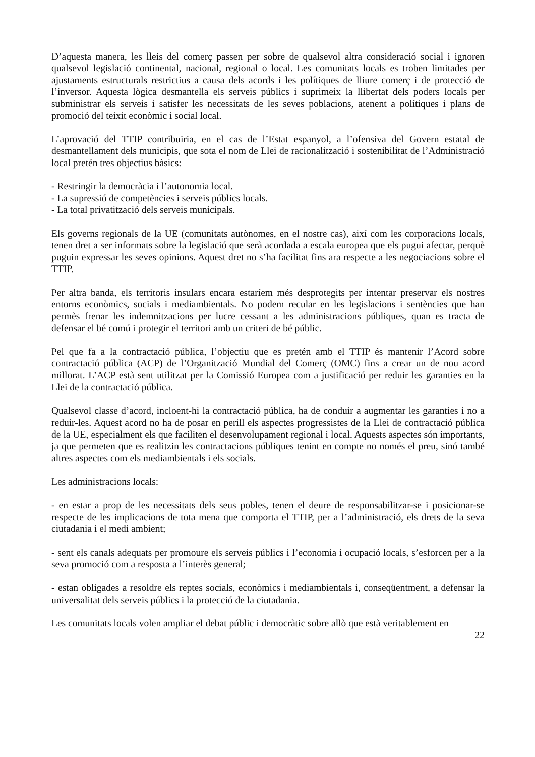D’aquesta manera, les lleis del comerç passen per sobre de qualsevol altra consideració social i ignoren qualsevol legislació continental, nacional, regional o local. Les comunitats locals es troben limitades per ajustaments estructurals restrictius a causa dels acords i les polítiques de lliure comerç i de protecció de l’inversor. Aquesta lògica desmantella els serveis públics i suprimeix la llibertat dels poders locals per subministrar els serveis i satisfer les necessitats de les seves poblacions, atenent a polítiques i plans de promoció del teixit econòmic i social local.
L’aprovació del TTIP contribuiria, en el cas de l’Estat espanyol, a l’ofensiva del Govern estatal de desmantellament dels municipis, que sota el nom de Llei de racionalització i sostenibilitat de l’Administració local pretén tres objectius bàsics:
- Restringir la democràcia i l’autonomia local.
- La supressió de competències i serveis públics locals.
- La total privatització dels serveis municipals.
Els governs regionals de la UE (comunitats autònomes, en el nostre cas), així com les corporacions locals, tenen dret a ser informats sobre la legislació que serà acordada a escala europea que els pugui afectar, perquè puguin expressar les seves opinions. Aquest dret no s’ha facilitat fins ara respecte a les negociacions sobre el TTIP.
Per altra banda, els territoris insulars encara estaríem més desprotegits per intentar preservar els nostres entorns econòmics, socials i mediambientals. No podem recular en les legislacions i sentències que han permès frenar les indemnitzacions per lucre cessant a les administracions públiques, quan es tracta de defensar el bé comú i protegir el territori amb un criteri de bé públic.
Pel que fa a la contractació pública, l’objectiu que es pretén amb el TTIP és mantenir l’Acord sobre contractació pública (ACP) de l’Organització Mundial del Comerç (OMC) fins a crear un de nou acord millorat. L’ACP està sent utilitzat per la Comissió Europea com a justificació per reduir les garanties en la Llei de la contractació pública.
Qualsevol classe d’acord, incloent-hi la contractació pública, ha de conduir a augmentar les garanties i no a reduir-les. Aquest acord no ha de posar en perill els aspectes progressistes de la Llei de contractació pública de la UE, especialment els que faciliten el desenvolupament regional i local. Aquests aspectes són importants, ja que permeten que es realitzin les contractacions públiques tenint en compte no només el preu, sinó també altres aspectes com els mediambientals i els socials.
Les administracions locals:
- en estar a prop de les necessitats dels seus pobles, tenen el deure de responsabilitzar-se i posicionar-se respecte de les implicacions de tota mena que comporta el TTIP, per a l’administració, els drets de la seva ciutadania i el medi ambient;
- sent els canals adequats per promoure els serveis públics i l’economia i ocupació locals, s’esforcen per a la seva promoció com a resposta a l’interès general;
- estan obligades a resoldre els reptes socials, econòmics i mediambientals i, conseqüentment, a defensar la universalitat dels serveis públics i la protecció de la ciutadania.
Les comunitats locals volen ampliar el debat públic i democràtic sobre allò que està veritablement en
22